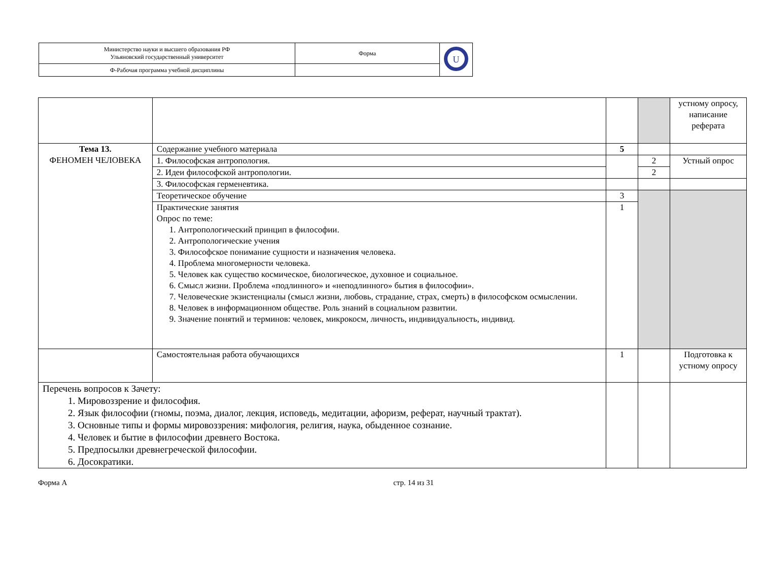| Министерство науки и высшего образования РФ Ульяновский государственный университет | Форма | U |
| Ф-Рабочая программа учебной дисциплины | | |
| | | | | устному опросу, написание реферата |
| Тема 13. ФЕНОМЕН ЧЕЛОВЕКА | Содержание учебного материала | 5 | | |
| | 1. Философская антропология. | | 2 | Устный опрос |
| | 2. Идеи философской антропологии. | | 2 | |
| | 3. Философская герменевтика. | | | |
| | Теоретическое обучение | 3 | | |
| | Практические занятия Опрос по теме: 1. Антропологический принцип в философии. 2. Антропологические учения 3. Философское понимание сущности и назначения человека. 4. Проблема многомерности человека. 5. Человек как существо космическое, биологическое, духовное и социальное. 6. Смысл жизни. Проблема «подлинного» и «неподлинного» бытия в философии». 7. Человеческие экзистенциалы (смысл жизни, любовь, страдание, страх, смерть) в философском осмыслении. 8. Человек в информационном обществе. Роль знаний в социальном развитии. 9. Значение понятий и терминов: человек, микрокосм, личность, индивидуальность, индивид. | 1 | | |
| | Самостоятельная работа обучающихся | 1 | | Подготовка к устному опросу |
| Перечень вопросов к Зачету: 1. Мировоззрение и философия. 2. Язык философии (гномы, поэма, диалог, лекция, исповедь, медитации, афоризм, реферат, научный трактат). 3. Основные типы и формы мировоззрения: мифология, религия, наука, обыденное сознание. 4. Человек и бытие в философии древнего Востока. 5. Предпосылки древнегреческой философии. 6. Досократики. | | | | |
Форма А стр. 14 из 31